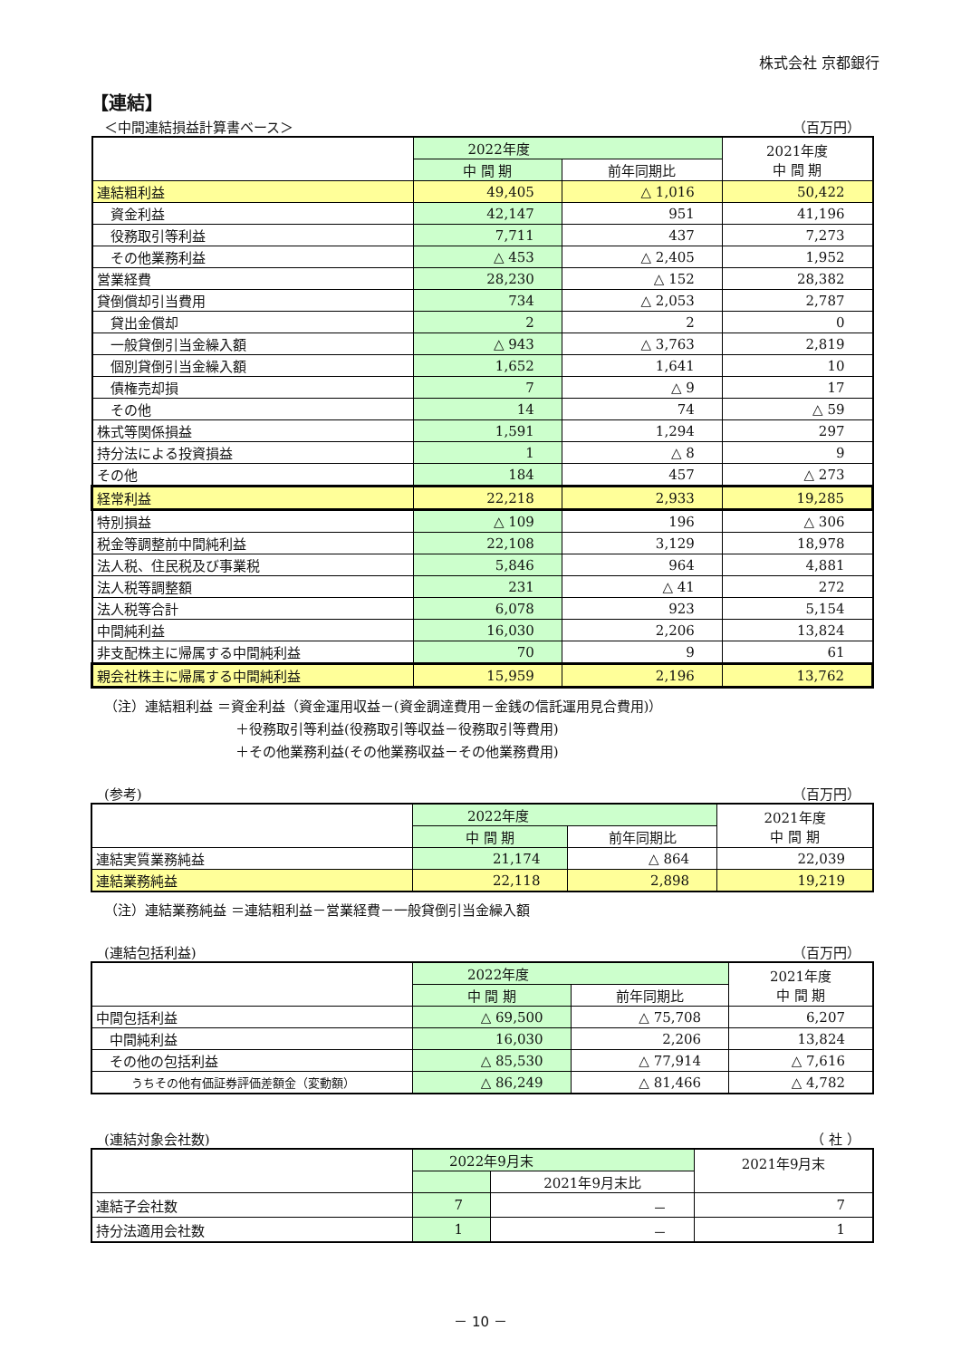株式会社 京都銀行
【連結】
＜中間連結損益計算書ベース＞ （百万円）
| | 2022年度 | | 2021年度 中 間 期 |
| --- | --- | --- | --- |
| | 中 間 期 | 前年同期比 | |
| 連結粗利益 | 49,405 | △ 1,016 | 50,422 |
| 資金利益 | 42,147 | 951 | 41,196 |
| 役務取引等利益 | 7,711 | 437 | 7,273 |
| その他業務利益 | △ 453 | △ 2,405 | 1,952 |
| 営業経費 | 28,230 | △ 152 | 28,382 |
| 貸倒償却引当費用 | 734 | △ 2,053 | 2,787 |
| 貸出金償却 | 2 | 2 | 0 |
| 一般貸倒引当金繰入額 | △ 943 | △ 3,763 | 2,819 |
| 個別貸倒引当金繰入額 | 1,652 | 1,641 | 10 |
| 債権売却損 | 7 | △ 9 | 17 |
| その他 | 14 | 74 | △ 59 |
| 株式等関係損益 | 1,591 | 1,294 | 297 |
| 持分法による投資損益 | 1 | △ 8 | 9 |
| その他 | 184 | 457 | △ 273 |
| 経常利益 | 22,218 | 2,933 | 19,285 |
| 特別損益 | △ 109 | 196 | △ 306 |
| 税金等調整前中間純利益 | 22,108 | 3,129 | 18,978 |
| 法人税、住民税及び事業税 | 5,846 | 964 | 4,881 |
| 法人税等調整額 | 231 | △ 41 | 272 |
| 法人税等合計 | 6,078 | 923 | 5,154 |
| 中間純利益 | 16,030 | 2,206 | 13,824 |
| 非支配株主に帰属する中間純利益 | 70 | 9 | 61 |
| 親会社株主に帰属する中間純利益 | 15,959 | 2,196 | 13,762 |
（注）連結粗利益 ＝資金利益（資金運用収益－(資金調達費用－金銭の信託運用見合費用)）
＋役務取引等利益(役務取引等収益－役務取引等費用)
＋その他業務利益(その他業務収益－その他業務費用)
(参考) （百万円）
| | 2022年度 | | 2021年度 中 間 期 |
| --- | --- | --- | --- |
| | 中 間 期 | 前年同期比 | |
| 連結実質業務純益 | 21,174 | △ 864 | 22,039 |
| 連結業務純益 | 22,118 | 2,898 | 19,219 |
（注）連結業務純益 ＝連結粗利益－営業経費－一般貸倒引当金繰入額
(連結包括利益) （百万円）
| | 2022年度 | | 2021年度 中 間 期 |
| --- | --- | --- | --- |
| | 中 間 期 | 前年同期比 | |
| 中間包括利益 | △ 69,500 | △ 75,708 | 6,207 |
| 中間純利益 | 16,030 | 2,206 | 13,824 |
| その他の包括利益 | △ 85,530 | △ 77,914 | △ 7,616 |
| うちその他有価証券評価差額金（変動額） | △ 86,249 | △ 81,466 | △ 4,782 |
(連結対象会社数) （ 社 ）
| | 2022年9月末 | | 2021年9月末 |
| --- | --- | --- | --- |
| | | 2021年9月末比 | |
| 連結子会社数 | 7 | － | 7 |
| 持分法適用会社数 | 1 | － | 1 |
－ 10 －